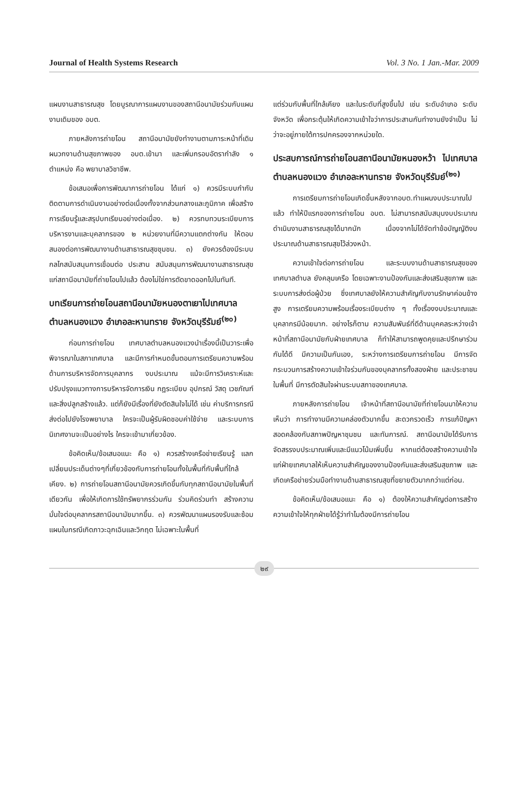Journal of Health Systems Research Vol. 3 No. 1 Jan.-Mar. 2009
แผนงานสาธารณสุข โดยบูรณาการแผนงานของสถานีอนามัยร่วมกับแผนงานเดิมของ อบต.
ภายหลังการถ่ายโอน สถานีอนามัยยังทำงานตามภาระหน้าที่เดิม ผนวกงานด้านสุขภาพของ อบต.เข้ามา และเพิ่มกรอบอัตรากำลัง ๑ ตำแหน่ง คือ พยาบาลวิชาชีพ.
ข้อเสนอเพื่อการพัฒนาการถ่ายโอน ได้แก่ ๑) ควรมีระบบกำกับติดตามการดำเนินงานอย่างต่อเนื่องทั้งจากส่วนกลางและภูมิภาค เพื่อสร้างการเรียนรู้และสรุปบทเรียนอย่างต่อเนื่อง. ๒) ควรทบทวนระเบียบการบริหารงานและบุคลากรของ ๒ หน่วยงานที่มีความแตกต่างกัน ให้ตอบสนองต่อการพัฒนางานด้านสาธารณสุขชุมชน. ๓) ยังควรต้องมีระบบกลไกสนับสนุนการเชื่อมต่อ ประสาน สนับสนุนการพัฒนางานสาธารณสุขแก่สถานีอนามัยที่ถ่ายโอนไปแล้ว ต้องไม่ใช่การตัดขาดออกไปในทันที.
บทเรียนการถ่ายโอนสถานีอนามัยหนองตาเยาไปเทศบาลตำบลหนองแวง อำเภอละหานทราย จังหวัดบุรีรัมย์<sup>(๒๐)</sup>
ก่อนการถ่ายโอน เทศบาลตำบลหนองแวงนำเรื่องนี้เป็นวาระเพื่อพิจารณาในสภาเทศบาล และมีการกำหนดขั้นตอนการเตรียมความพร้อมด้านการบริหารจัดการบุคลากร งบประมาณ แม้จะมีการวิเคราะห์และปรับปรุงแนวทางการบริหารจัดการเงิน กฎระเบียบ อุปกรณ์ วัสดุ เวชภัณฑ์ และสิ่งปลูกสร้างแล้ว. แต่ก็ยังมีเรื่องที่ยังตัดสินใจไม่ได้ เช่น ค่าบริการกรณีส่งต่อไปยังโรงพยาบาล ใครจะเป็นผู้รับผิดชอบค่าใช้จ่าย และระบบการนิเทศงานจะเป็นอย่างไร ใครจะเข้ามาเกี่ยวข้อง.
ข้อคิดเห็น/ข้อเสนอแนะ คือ ๑) ควรสร้างเครือข่ายเรียนรู้ แลกเปลี่ยนประเด็นต่างๆที่เกี่ยวข้องกับการถ่ายโอนทั้งในพื้นที่กับพื้นที่ใกล้เคียง. ๒) การถ่ายโอนสถานีอนามัยควรเกิดขึ้นกับทุกสถานีอนามัยในพื้นที่เดียวกัน เพื่อให้เกิดการใช้ทรัพยากรร่วมกัน ร่วมคิดร่วมทำ สร้างความมั่นใจต่อบุคลากรสถานีอนามัยมากขึ้น. ๓) ควรพัฒนาแผนรองรับและซ้อมแผนในกรณีเกิดภาวะฉุกเฉินและวิกฤต ไม่เฉพาะในพื้นที่
แต่ร่วมกับพื้นที่ใกล้เคียง และในระดับที่สูงขึ้นไป เช่น ระดับอำเภอ ระดับจังหวัด เพื่อกระตุ้นให้เกิดความเข้าใจว่าการประสานกันทำงานยังจำเป็น ไม่ว่าจะอยู่ภายใต้การปกครองจากหน่วยใด.
ประสบการณ์การถ่ายโอนสถานีอนามัยหนองหว้า ไปเทศบาลตำบลหนองแวง อำเภอละหานทราย จังหวัดบุรีรัมย์<sup>(๒๑)</sup>
การเตรียมการถ่ายโอนเกิดขึ้นหลังจากอบต.ทำแผนงบประมาณไปแล้ว ทำให้ปีแรกของการถ่ายโอน อบต. ไม่สามารถสนับสนุนงบประมาณดำเนินงานสาธารณสุขได้มากนัก เนื่องจากไม่ได้จัดทำข้อบัญญัติงบประมาณด้านสาธารณสุขไว้ล่วงหน้า.
ความเข้าใจต่อการถ่ายโอน และระบบงานด้านสาธารณสุขของเทศบาลตำบล ยังคลุมเครือ โดยเฉพาะงานป้องกันและส่งเสริมสุขภาพ และระบบการส่งต่อผู้ป่วย ซึ่งเทศบาลยังให้ความสำคัญกับงานรักษาค่อนข้างสูง การเตรียมความพร้อมเรื่องระเบียบต่าง ๆ ทั้งเรื่องงบประมาณและบุคลากรมีน้อยมาก. อย่างไรก็ตาม ความสัมพันธ์ที่ดีด้านบุคคลระหว่างเจ้าหน้าที่สถานีอนามัยกับฝ่ายเทศบาล ก็ทำให้สามารถพูดคุยและปรึกษาร่วมกันได้ดี มีความเป็นกันเอง, ระหว่างการเตรียมการถ่ายโอน มีการจัดกระบวนการสร้างความเข้าใจร่วมกันของบุคลากรทั้งสองฝ่าย และประชาชนในพื้นที่ มีการตัดสินใจผ่านระบบสภาของเทศบาล.
ภายหลังการถ่ายโอน เจ้าหน้าที่สถานีอนามัยที่ถ่ายโอนมาให้ความเห็นว่า การทำงานมีความคล่องตัวมากขึ้น สะดวกรวดเร็ว การแก้ปัญหาสอดคล้องกับสภาพปัญหาชุมชน และทันการณ์. สถานีอนามัยได้รับการจัดสรรงบประมาณเพิ่มและมีแนวโน้มเพิ่มขึ้น หากแต่ต้องสร้างความเข้าใจแก่ฝ่ายเทศบาลให้เห็นความสำคัญของงานป้องกันและส่งเสริมสุขภาพ และเกิดเครือข่ายร่วมมือทำงานด้านสาธารณสุขที่ขยายตัวมากกว่าแต่ก่อน.
ข้อคิดเห็น/ข้อเสนอแนะ คือ ๑) ต้องให้ความสำคัญต่อการสร้างความเข้าใจให้ทุกฝ่ายได้รู้ว่าทำไมต้องมีการถ่ายโอน
๒๙